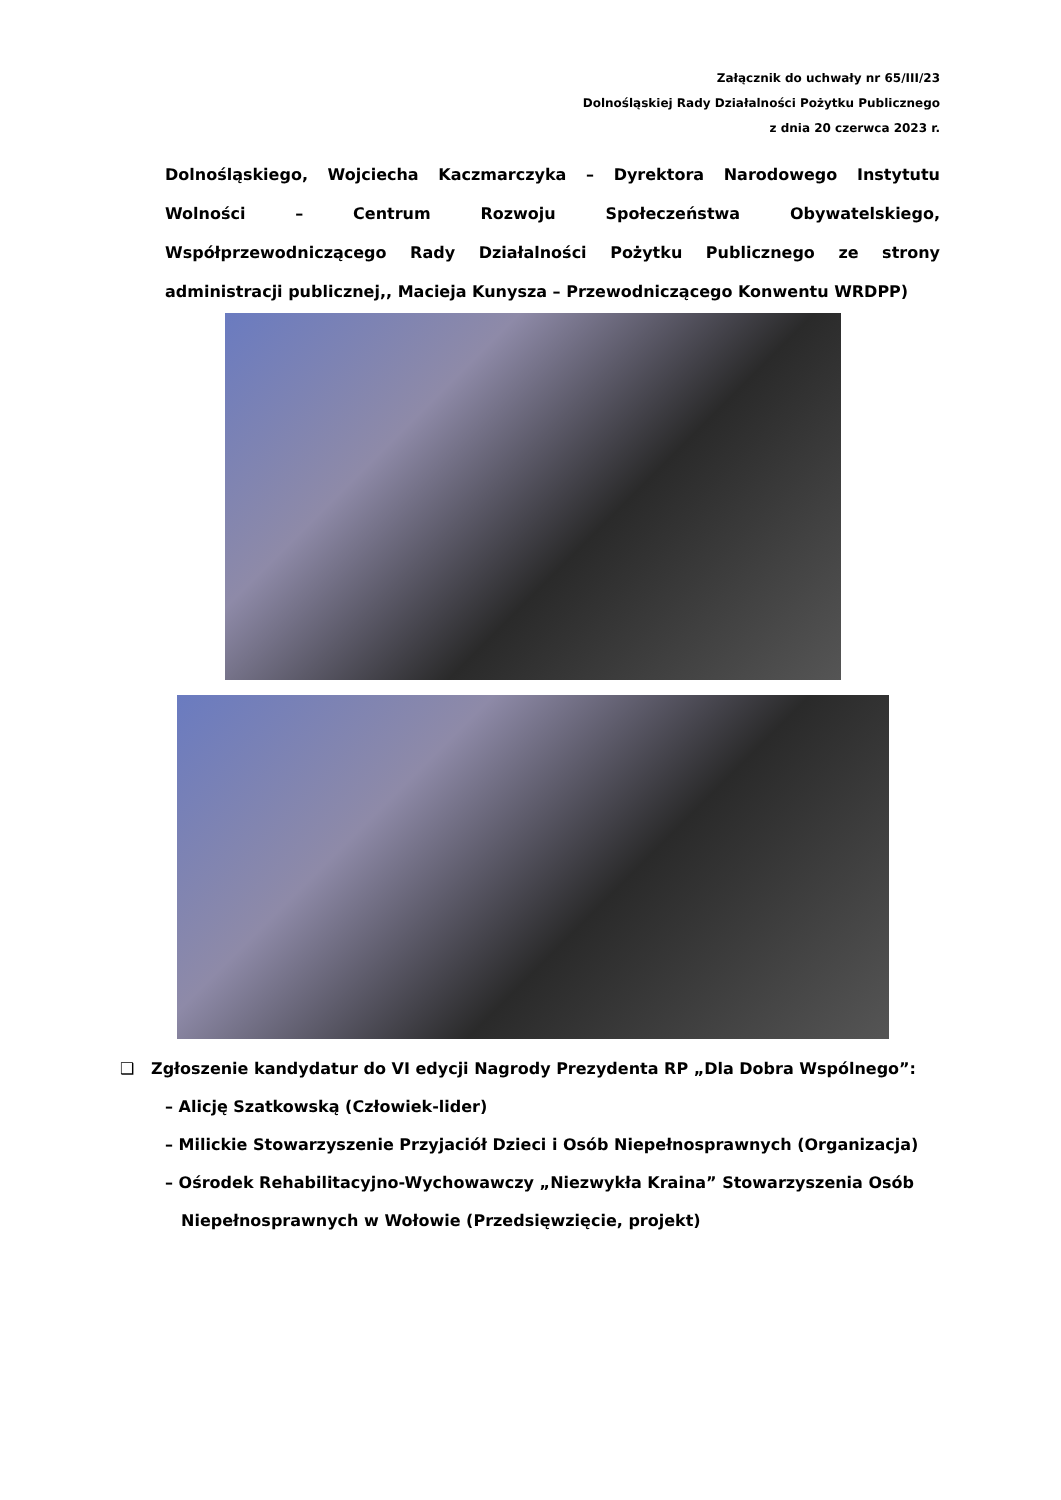Załącznik do uchwały nr 65/III/23
Dolnośląskiej Rady Działalności Pożytku Publicznego
z dnia 20 czerwca 2023 r.
Dolnośląskiego, Wojciecha Kaczmarczyka – Dyrektora Narodowego Instytutu Wolności – Centrum Rozwoju Społeczeństwa Obywatelskiego, Współprzewodniczącego Rady Działalności Pożytku Publicznego ze strony administracji publicznej,, Macieja Kunysza – Przewodniczącego Konwentu WRDPP)
❑ Zgłoszenie kandydatur do VI edycji Nagrody Prezydenta RP „Dla Dobra Wspólnego”:
– Alicję Szatkowską (Człowiek-lider)
– Milickie Stowarzyszenie Przyjaciół Dzieci i Osób Niepełnosprawnych (Organizacja)
– Ośrodek Rehabilitacyjno-Wychowawczy „Niezwykła Kraina” Stowarzyszenia Osób
Niepełnosprawnych w Wołowie (Przedsięwzięcie, projekt)